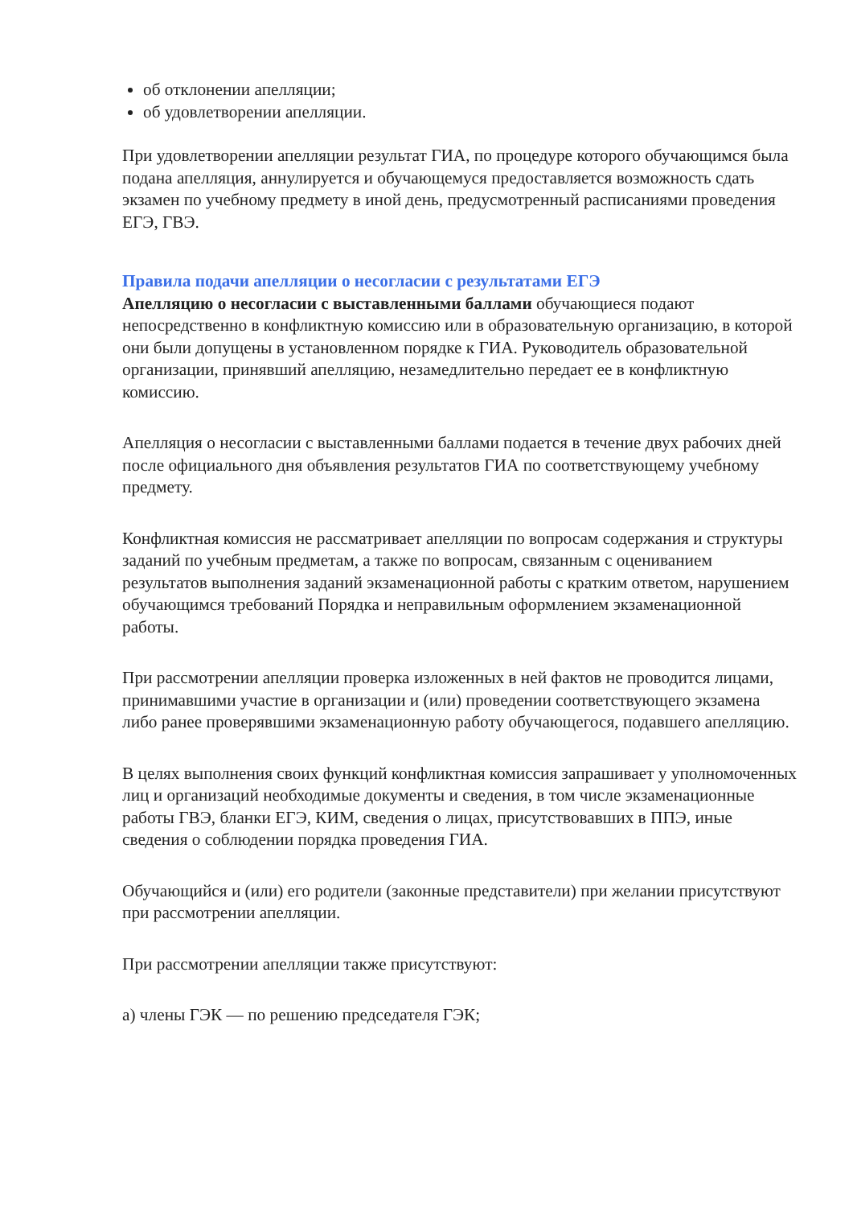об отклонении апелляции;
об удовлетворении апелляции.
При удовлетворении апелляции результат ГИА, по процедуре которого обучающимся была подана апелляция, аннулируется и обучающемуся предоставляется возможность сдать экзамен по учебному предмету в иной день, предусмотренный расписаниями проведения ЕГЭ, ГВЭ.
Правила подачи апелляции о несогласии с результатами ЕГЭ
Апелляцию о несогласии с выставленными баллами обучающиеся подают непосредственно в конфликтную комиссию или в образовательную организацию, в которой они были допущены в установленном порядке к ГИА. Руководитель образовательной организации, принявший апелляцию, незамедлительно передает ее в конфликтную комиссию.
Апелляция о несогласии с выставленными баллами подается в течение двух рабочих дней после официального дня объявления результатов ГИА по соответствующему учебному предмету.
Конфликтная комиссия не рассматривает апелляции по вопросам содержания и структуры заданий по учебным предметам, а также по вопросам, связанным с оцениванием результатов выполнения заданий экзаменационной работы с кратким ответом, нарушением обучающимся требований Порядка и неправильным оформлением экзаменационной работы.
При рассмотрении апелляции проверка изложенных в ней фактов не проводится лицами, принимавшими участие в организации и (или) проведении соответствующего экзамена либо ранее проверявшими экзаменационную работу обучающегося, подавшего апелляцию.
В целях выполнения своих функций конфликтная комиссия запрашивает у уполномоченных лиц и организаций необходимые документы и сведения, в том числе экзаменационные работы ГВЭ, бланки ЕГЭ, КИМ, сведения о лицах, присутствовавших в ППЭ, иные сведения о соблюдении порядка проведения ГИА.
Обучающийся и (или) его родители (законные представители) при желании присутствуют при рассмотрении апелляции.
При рассмотрении апелляции также присутствуют:
а) члены ГЭК — по решению председателя ГЭК;